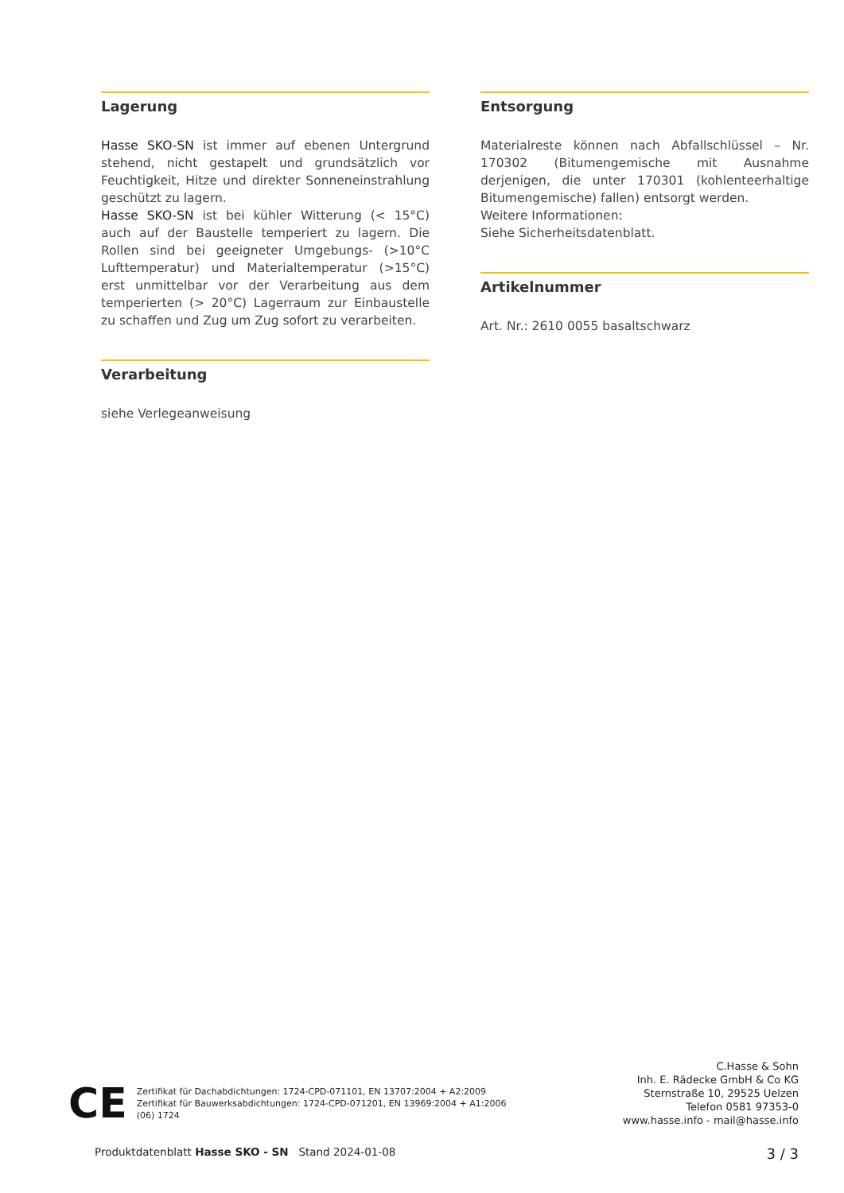Lagerung
Hasse SKO-SN ist immer auf ebenen Untergrund stehend, nicht gestapelt und grundsätzlich vor Feuchtigkeit, Hitze und direkter Sonneneinstrahlung geschützt zu lagern.
Hasse SKO-SN ist bei kühler Witterung (< 15°C) auch auf der Baustelle temperiert zu lagern. Die Rollen sind bei geeigneter Umgebungs- (>10°C Lufttemperatur) und Materialtemperatur (>15°C) erst unmittelbar vor der Verarbeitung aus dem temperierten (> 20°C) Lagerraum zur Einbaustelle zu schaffen und Zug um Zug sofort zu verarbeiten.
Verarbeitung
siehe Verlegeanweisung
Entsorgung
Materialreste können nach Abfallschlüssel – Nr. 170302 (Bitumengemische mit Ausnahme derjenigen, die unter 170301 (kohlenteerhaltige Bitumengemische) fallen) entsorgt werden.
Weitere Informationen:
Siehe Sicherheitsdatenblatt.
Artikelnummer
Art. Nr.: 2610 0055 basaltschwarz
CE
Zertifikat für Dachabdichtungen: 1724-CPD-071101, EN 13707:2004 + A2:2009
Zertifikat für Bauwerksabdichtungen: 1724-CPD-071201, EN 13969:2004 + A1:2006
(06) 1724
C.Hasse & Sohn
Inh. E. Rädecke GmbH & Co KG
Sternstraße 10, 29525 Uelzen
Telefon 0581 97353-0
www.hasse.info - mail@hasse.info
Produktdatenblatt Hasse SKO - SN Stand 2024-01-08 3 / 3